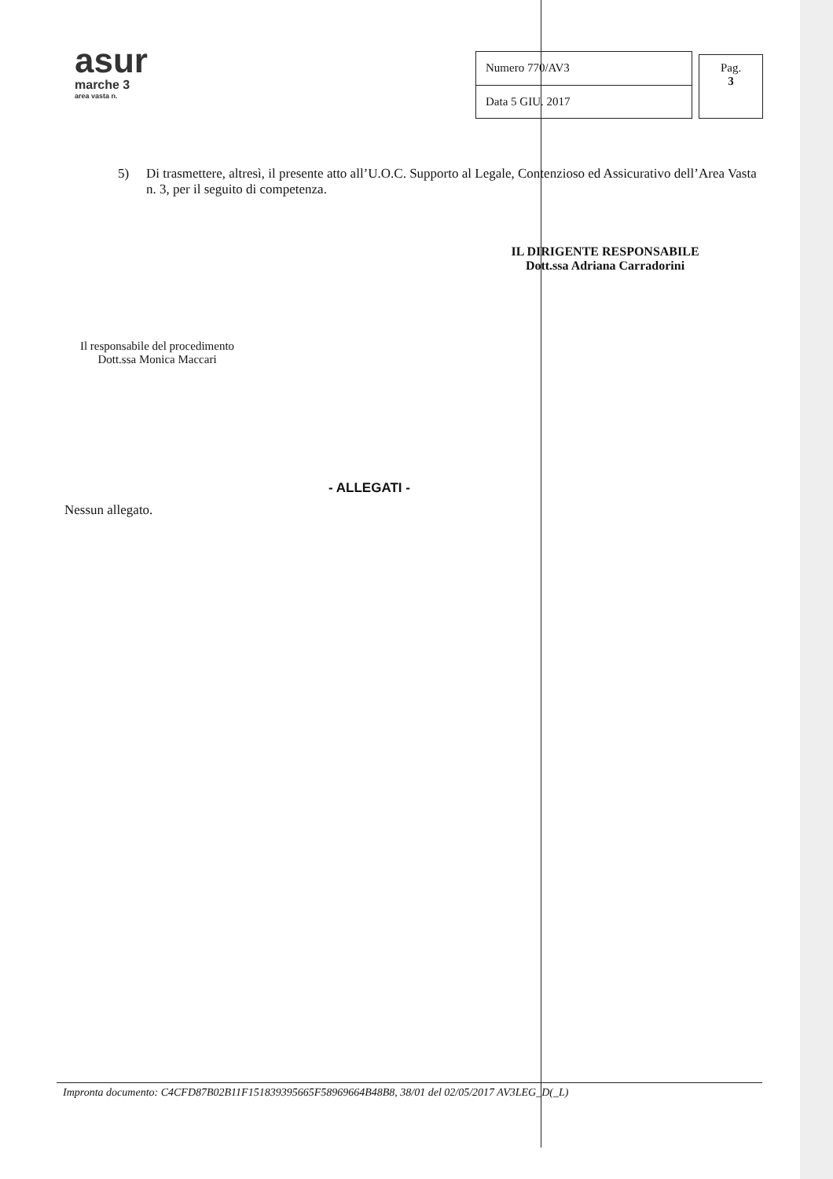asur
marche 3
area vasta n.
| Numero 770/AV3 |
| Data 5 GIU. 2017 |
Pag.
3
5) Di trasmettere, altresì, il presente atto all’U.O.C. Supporto al Legale, Contenzioso ed Assicurativo dell’Area Vasta n. 3, per il seguito di competenza.
IL DIRIGENTE RESPONSABILE
Dott.ssa Adriana Carradorini
Il responsabile del procedimento
Dott.ssa Monica Maccari
- ALLEGATI -
Nessun allegato.
Impronta documento: C4CFD87B02B11F151839395665F58969664B48B8, 38/01 del 02/05/2017 AV3LEG_D(_L)